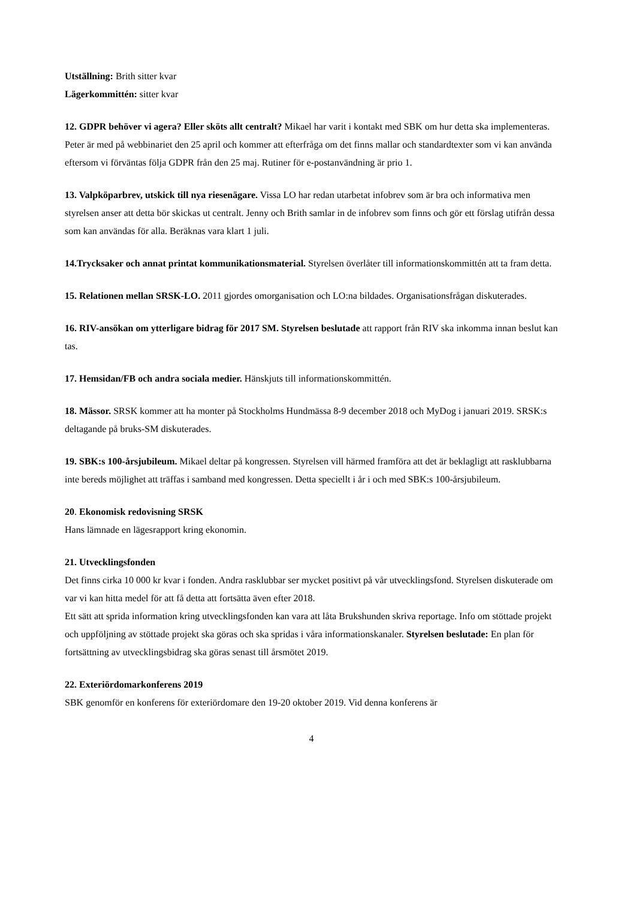Utställning: Brith sitter kvar
Lägerkommittén: sitter kvar
12. GDPR behöver vi agera? Eller sköts allt centralt? Mikael har varit i kontakt med SBK om hur detta ska implementeras. Peter är med på webbinariet den 25 april och kommer att efterfråga om det finns mallar och standardtexter som vi kan använda eftersom vi förväntas följa GDPR från den 25 maj. Rutiner för e-postanvändning är prio 1.
13. Valpköparbrev, utskick till nya riesenägare. Vissa LO har redan utarbetat infobrev som är bra och informativa men styrelsen anser att detta bör skickas ut centralt. Jenny och Brith samlar in de infobrev som finns och gör ett förslag utifrån dessa som kan användas för alla. Beräknas vara klart 1 juli.
14.Trycksaker och annat printat kommunikationsmaterial. Styrelsen överlåter till informationskommittén att ta fram detta.
15. Relationen mellan SRSK-LO. 2011 gjordes omorganisation och LO:na bildades. Organisationsfrågan diskuterades.
16. RIV-ansökan om ytterligare bidrag för 2017 SM. Styrelsen beslutade att rapport från RIV ska inkomma innan beslut kan tas.
17. Hemsidan/FB och andra sociala medier. Hänskjuts till informationskommittén.
18. Mässor. SRSK kommer att ha monter på Stockholms Hundmässa 8-9 december 2018 och MyDog i januari 2019. SRSK:s deltagande på bruks-SM diskuterades.
19. SBK:s 100-årsjubileum. Mikael deltar på kongressen. Styrelsen vill härmed framföra att det är beklagligt att rasklubbarna inte bereds möjlighet att träffas i samband med kongressen. Detta speciellt i år i och med SBK:s 100-årsjubileum.
20. Ekonomisk redovisning SRSK
Hans lämnade en lägesrapport kring ekonomin.
21. Utvecklingsfonden
Det finns cirka 10 000 kr kvar i fonden. Andra rasklubbar ser mycket positivt på vår utvecklingsfond. Styrelsen diskuterade om var vi kan hitta medel för att få detta att fortsätta även efter 2018.
Ett sätt att sprida information kring utvecklingsfonden kan vara att låta Brukshunden skriva reportage. Info om stöttade projekt och uppföljning av stöttade projekt ska göras och ska spridas i våra informationskanaler. Styrelsen beslutade: En plan för fortsättning av utvecklingsbidrag ska göras senast till årsmötet 2019.
22. Exteriördomarkonferens 2019
SBK genomför en konferens för exteriördomare den 19-20 oktober 2019. Vid denna konferens är
4